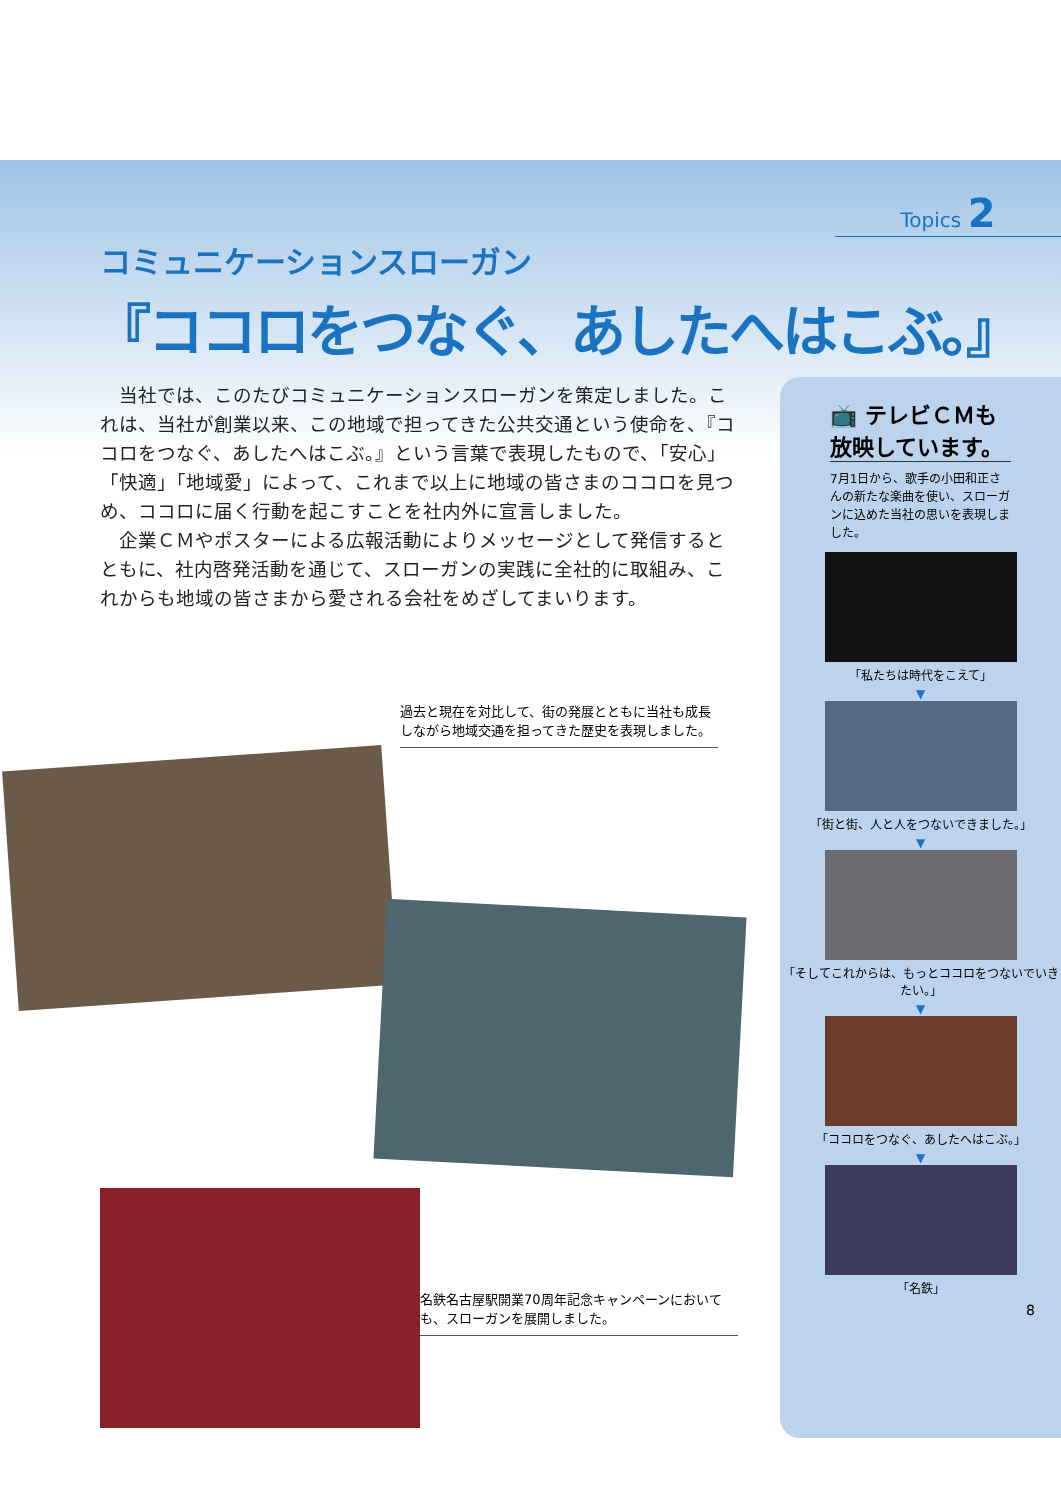Topics 2
コミュニケーションスローガン
『ココロをつなぐ、あしたへはこぶ。』
　当社では、このたびコミュニケーションスローガンを策定しました。これは、当社が創業以来、この地域で担ってきた公共交通という使命を、『ココロをつなぐ、あしたへはこぶ。』という言葉で表現したもので、「安心」「快適」「地域愛」によって、これまで以上に地域の皆さまのココロを見つめ、ココロに届く行動を起こすことを社内外に宣言しました。
　企業ＣＭやポスターによる広報活動によりメッセージとして発信するとともに、社内啓発活動を通じて、スローガンの実践に全社的に取組み、これからも地域の皆さまから愛される会社をめざしてまいります。
過去と現在を対比して、街の発展とともに当社も成長しながら地域交通を担ってきた歴史を表現しました。
名鉄名古屋駅開業70周年記念キャンペーンにおいても、スローガンを展開しました。
📺 テレビＣＭも
放映しています。
7月1日から、歌手の小田和正さんの新たな楽曲を使い、スローガンに込めた当社の思いを表現しました。
「私たちは時代をこえて」
▼
「街と街、人と人をつないできました。」
▼
「そしてこれからは、もっとココロをつないでいきたい。」
▼
「ココロをつなぐ、あしたへはこぶ。」
▼
「名鉄」
8